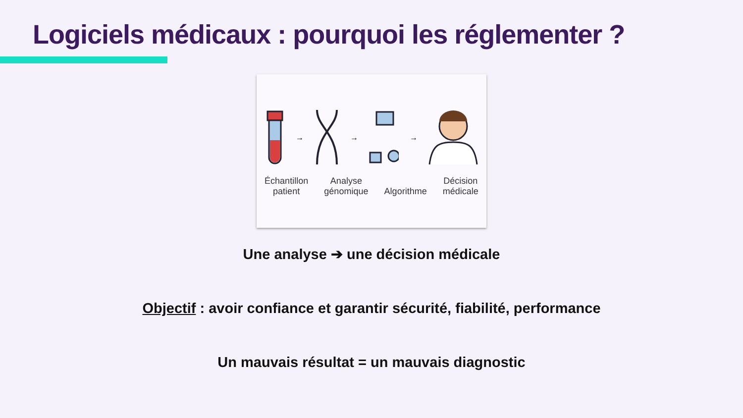Logiciels médicaux : pourquoi les réglementer ?
→ → →
Échantillon
patient Analyse
génomique
Algorithme Décision
médicale
Une analyse ➔ une décision médicale
Objectif : avoir confiance et garantir sécurité, fiabilité, performance
Un mauvais résultat = un mauvais diagnostic